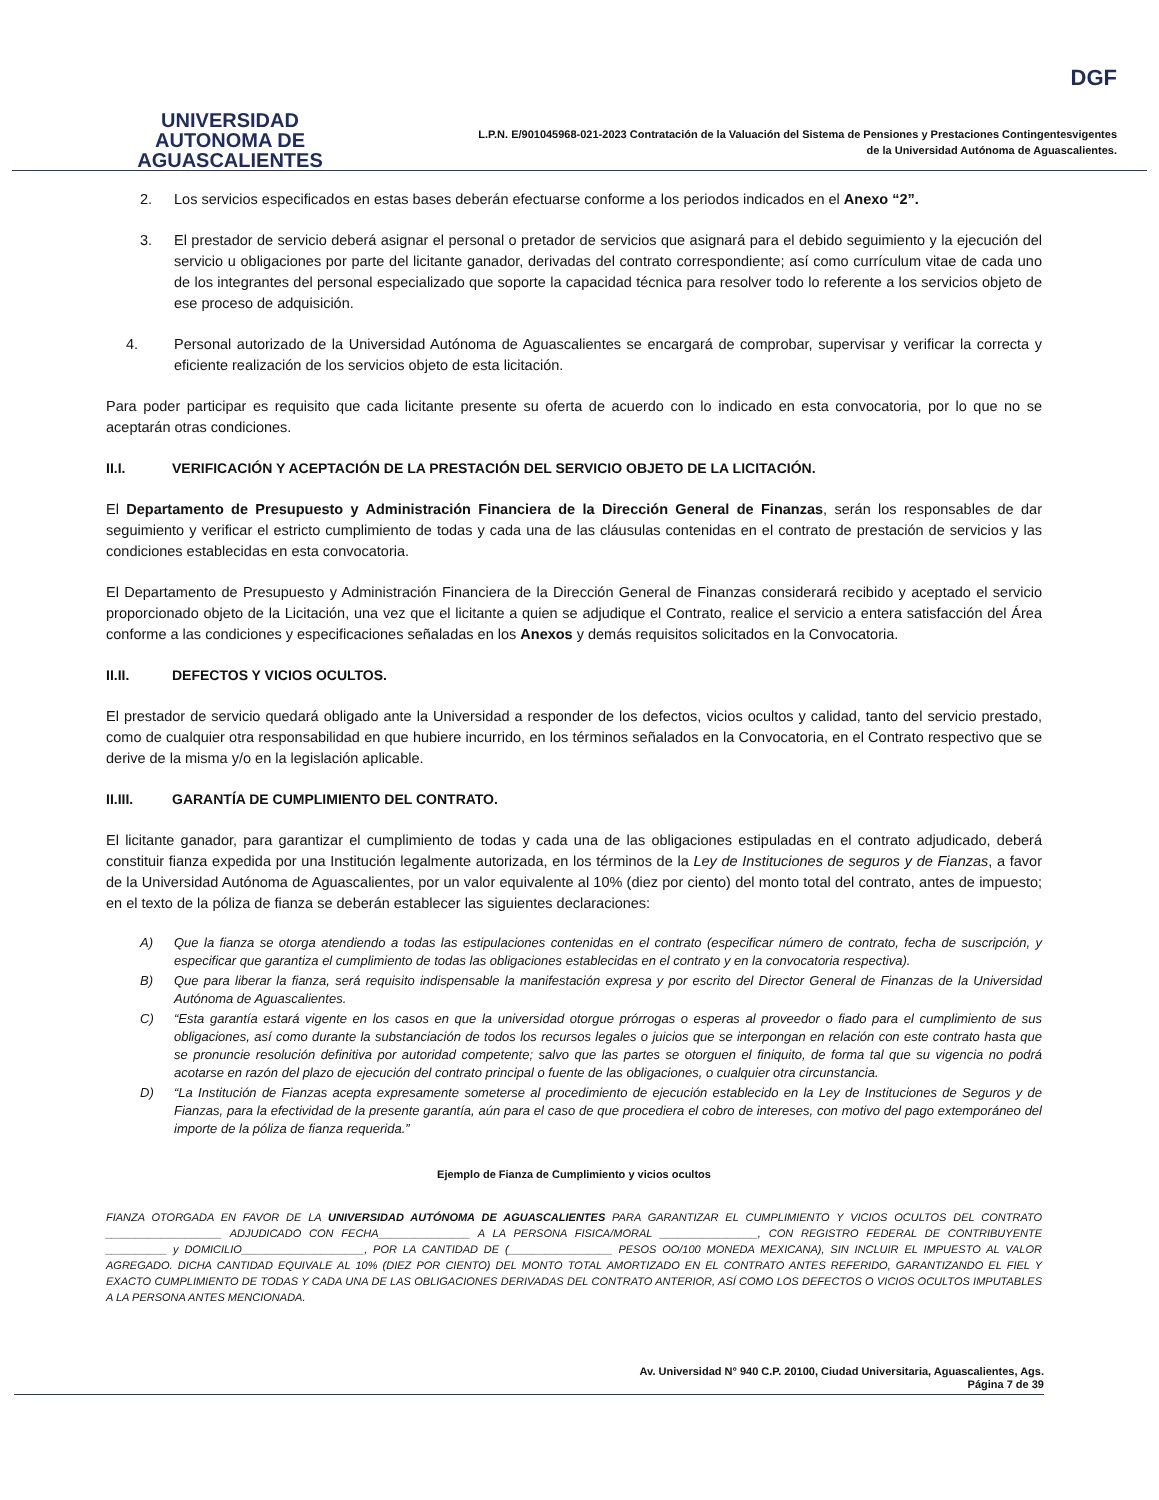UNIVERSIDAD AUTONOMA DE AGUASCALIENTES
DGF
L.P.N. E/901045968-021-2023 Contratación de la Valuación del Sistema de Pensiones y Prestaciones Contingentesvigentes
de la Universidad Autónoma de Aguascalientes.
2. Los servicios especificados en estas bases deberán efectuarse conforme a los periodos indicados en el Anexo “2”.
3. El prestador de servicio deberá asignar el personal o pretador de servicios que asignará para el debido seguimiento y la ejecución del servicio u obligaciones por parte del licitante ganador, derivadas del contrato correspondiente; así como currículum vitae de cada uno de los integrantes del personal especializado que soporte la capacidad técnica para resolver todo lo referente a los servicios objeto de ese proceso de adquisición.
4. Personal autorizado de la Universidad Autónoma de Aguascalientes se encargará de comprobar, supervisar y verificar la correcta y eficiente realización de los servicios objeto de esta licitación.
Para poder participar es requisito que cada licitante presente su oferta de acuerdo con lo indicado en esta convocatoria, por lo que no se aceptarán otras condiciones.
II.I. VERIFICACIÓN Y ACEPTACIÓN DE LA PRESTACIÓN DEL SERVICIO OBJETO DE LA LICITACIÓN.
El Departamento de Presupuesto y Administración Financiera de la Dirección General de Finanzas, serán los responsables de dar seguimiento y verificar el estricto cumplimiento de todas y cada una de las cláusulas contenidas en el contrato de prestación de servicios y las condiciones establecidas en esta convocatoria.
El Departamento de Presupuesto y Administración Financiera de la Dirección General de Finanzas considerará recibido y aceptado el servicio proporcionado objeto de la Licitación, una vez que el licitante a quien se adjudique el Contrato, realice el servicio a entera satisfacción del Área conforme a las condiciones y especificaciones señaladas en los Anexos y demás requisitos solicitados en la Convocatoria.
II.II. DEFECTOS Y VICIOS OCULTOS.
El prestador de servicio quedará obligado ante la Universidad a responder de los defectos, vicios ocultos y calidad, tanto del servicio prestado, como de cualquier otra responsabilidad en que hubiere incurrido, en los términos señalados en la Convocatoria, en el Contrato respectivo que se derive de la misma y/o en la legislación aplicable.
II.III. GARANTÍA DE CUMPLIMIENTO DEL CONTRATO.
El licitante ganador, para garantizar el cumplimiento de todas y cada una de las obligaciones estipuladas en el contrato adjudicado, deberá constituir fianza expedida por una Institución legalmente autorizada, en los términos de la Ley de Instituciones de seguros y de Fianzas, a favor de la Universidad Autónoma de Aguascalientes, por un valor equivalente al 10% (diez por ciento) del monto total del contrato, antes de impuesto; en el texto de la póliza de fianza se deberán establecer las siguientes declaraciones:
A) Que la fianza se otorga atendiendo a todas las estipulaciones contenidas en el contrato (especificar número de contrato, fecha de suscripción, y especificar que garantiza el cumplimiento de todas las obligaciones establecidas en el contrato y en la convocatoria respectiva).
B) Que para liberar la fianza, será requisito indispensable la manifestación expresa y por escrito del Director General de Finanzas de la Universidad Autónoma de Aguascalientes.
C) “Esta garantía estará vigente en los casos en que la universidad otorgue prórrogas o esperas al proveedor o fiado para el cumplimiento de sus obligaciones, así como durante la substanciación de todos los recursos legales o juicios que se interpongan en relación con este contrato hasta que se pronuncie resolución definitiva por autoridad competente; salvo que las partes se otorguen el finiquito, de forma tal que su vigencia no podrá acotarse en razón del plazo de ejecución del contrato principal o fuente de las obligaciones, o cualquier otra circunstancia.
D) “La Institución de Fianzas acepta expresamente someterse al procedimiento de ejecución establecido en la Ley de Instituciones de Seguros y de Fianzas, para la efectividad de la presente garantía, aún para el caso de que procediera el cobro de intereses, con motivo del pago extemporáneo del importe de la póliza de fianza requerida.”
Ejemplo de Fianza de Cumplimiento y vicios ocultos
FIANZA OTORGADA EN FAVOR DE LA UNIVERSIDAD AUTÓNOMA DE AGUASCALIENTES PARA GARANTIZAR EL CUMPLIMIENTO Y VICIOS OCULTOS DEL CONTRATO ___________________ ADJUDICADO CON FECHA_______________ A LA PERSONA FISICA/MORAL ________________, CON REGISTRO FEDERAL DE CONTRIBUYENTE __________ y DOMICILIO____________________, POR LA CANTIDAD DE (_________________ PESOS OO/100 MONEDA MEXICANA), SIN INCLUIR EL IMPUESTO AL VALOR AGREGADO. DICHA CANTIDAD EQUIVALE AL 10% (DIEZ POR CIENTO) DEL MONTO TOTAL AMORTIZADO EN EL CONTRATO ANTES REFERIDO, GARANTIZANDO EL FIEL Y EXACTO CUMPLIMIENTO DE TODAS Y CADA UNA DE LAS OBLIGACIONES DERIVADAS DEL CONTRATO ANTERIOR, ASÍ COMO LOS DEFECTOS O VICIOS OCULTOS IMPUTABLES A LA PERSONA ANTES MENCIONADA.
Av. Universidad N° 940 C.P. 20100, Ciudad Universitaria, Aguascalientes, Ags.
Página 7 de 39